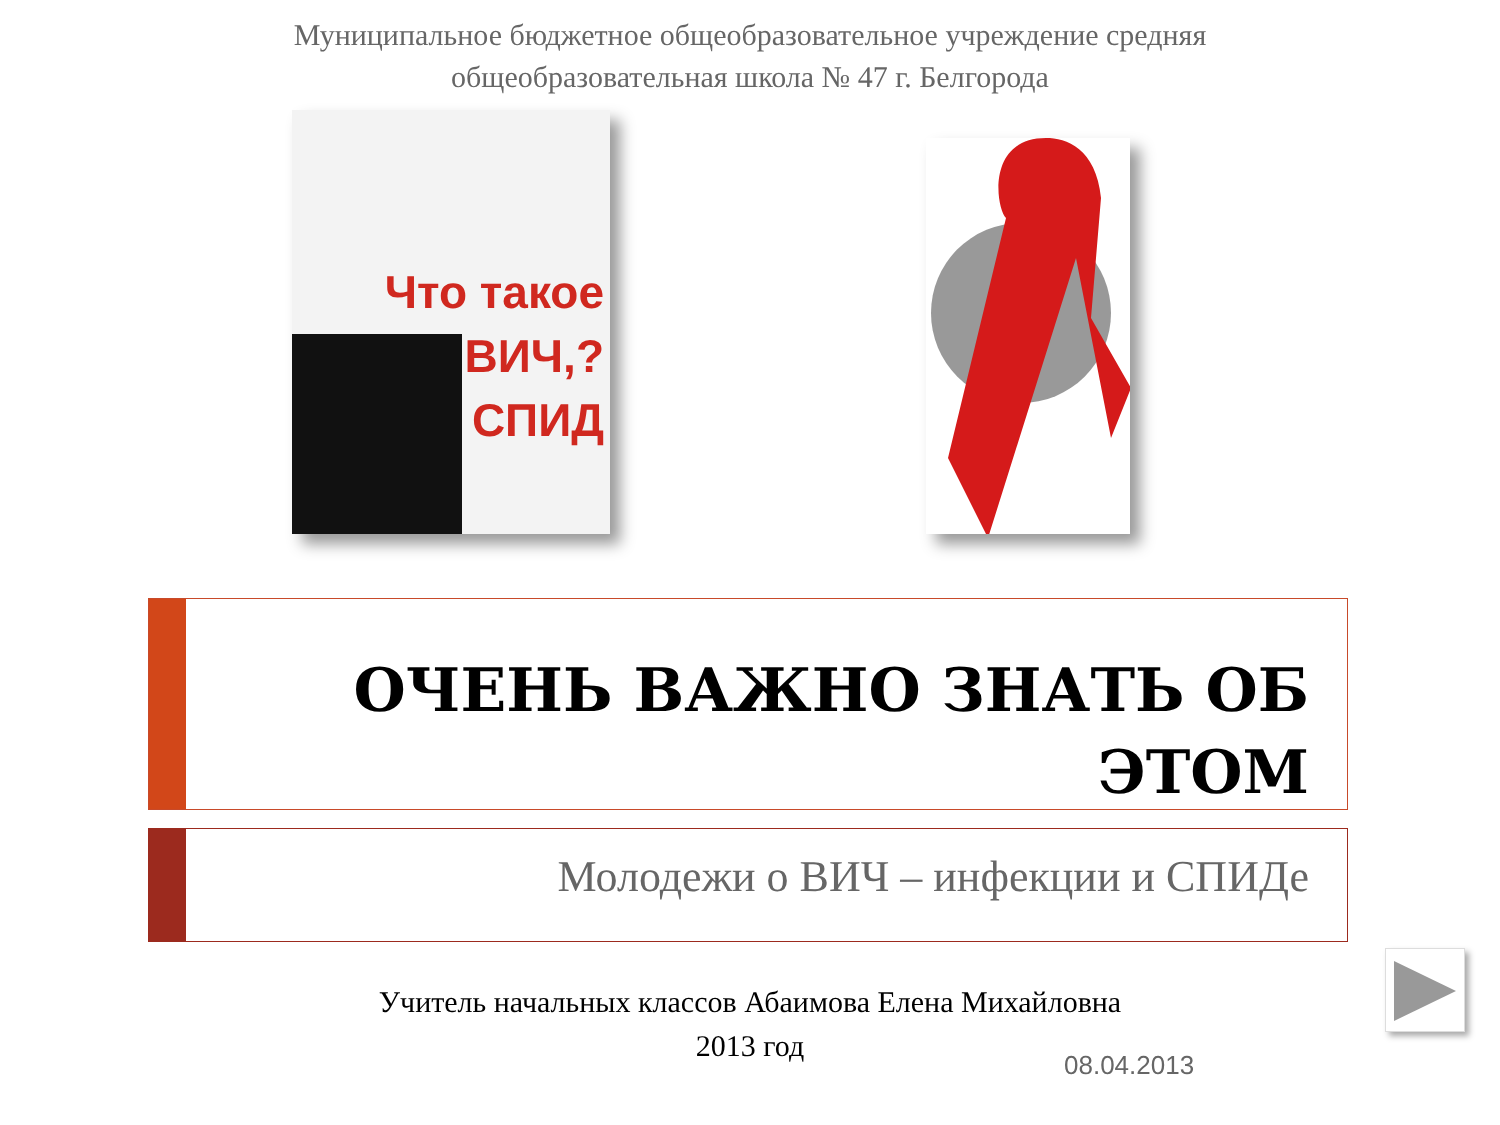Муниципальное бюджетное общеобразовательное учреждение средняя
общеобразовательная школа № 47 г. Белгорода
Что такое
ВИЧ,?
СПИД
ОЧЕНЬ ВАЖНО ЗНАТЬ ОБ ЭТОМ
Молодежи о ВИЧ – инфекции и СПИДе
Учитель начальных классов Абаимова Елена Михайловна
2013 год
08.04.2013